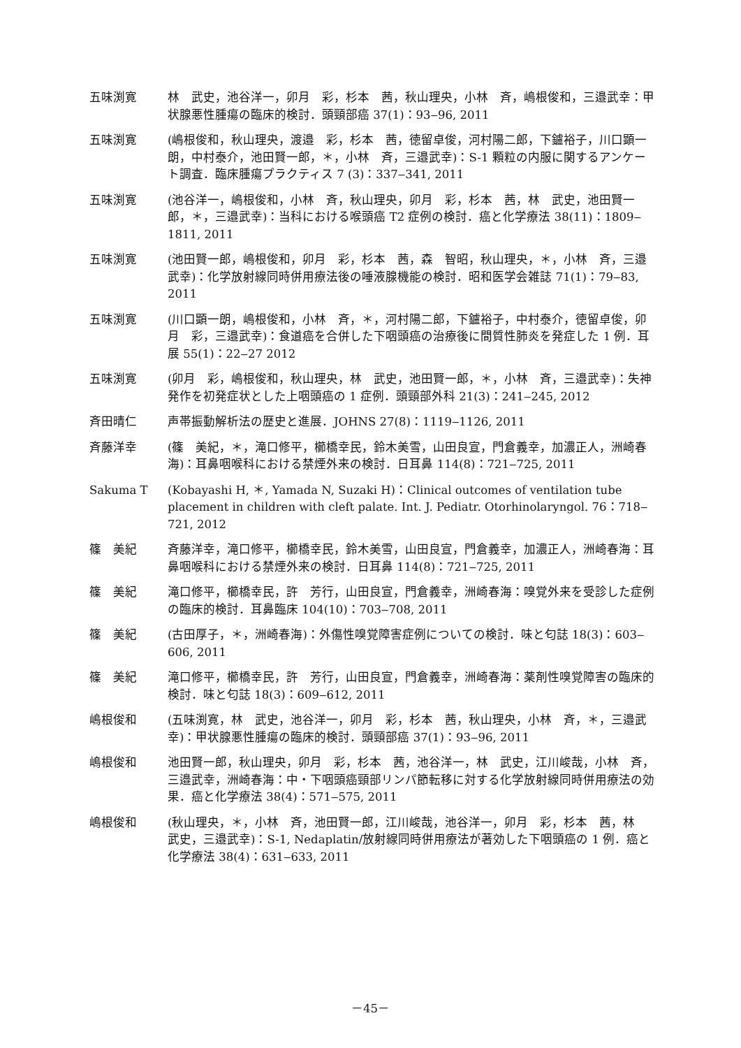五味渕寛 林　武史，池谷洋一，卯月　彩，杉本　茜，秋山理央，小林　斉，嶋根俊和，三邉武幸：甲状腺悪性腫瘍の臨床的検討．頭頸部癌 37(1)：93‒96, 2011
五味渕寛 (嶋根俊和，秋山理央，渡邉　彩，杉本　茜，徳留卓俊，河村陽二郎，下鑪裕子，川口顕一朗，中村泰介，池田賢一郎，＊，小林　斉，三邉武幸)：S-1 顆粒の内服に関するアンケート調査．臨床腫瘍プラクティス 7 (3)：337‒341, 2011
五味渕寛 (池谷洋一，嶋根俊和，小林　斉，秋山理央，卯月　彩，杉本　茜，林　武史，池田賢一郎，＊，三邉武幸)：当科における喉頭癌 T2 症例の検討．癌と化学療法 38(11)：1809‒1811, 2011
五味渕寛 (池田賢一郎，嶋根俊和，卯月　彩，杉本　茜，森　智昭，秋山理央，＊，小林　斉，三邉武幸)：化学放射線同時併用療法後の唾液腺機能の検討．昭和医学会雑誌 71(1)：79‒83, 2011
五味渕寛 (川口顕一朗，嶋根俊和，小林　斉，＊，河村陽二郎，下鑪裕子，中村泰介，徳留卓俊，卯月　彩，三邉武幸)：食道癌を合併した下咽頭癌の治療後に間質性肺炎を発症した 1 例．耳展 55(1)：22‒27 2012
五味渕寛 (卯月　彩，嶋根俊和，秋山理央，林　武史，池田賢一郎，＊，小林　斉，三邉武幸)：失神発作を初発症状とした上咽頭癌の 1 症例．頭頸部外科 21(3)：241‒245, 2012
斉田晴仁 声帯振動解析法の歴史と進展．JOHNS 27(8)：1119‒1126, 2011
斉藤洋幸 (篠　美紀，＊，滝口修平，櫛橋幸民，鈴木美雪，山田良宣，門倉義幸，加濃正人，洲崎春海)：耳鼻咽喉科における禁煙外来の検討．日耳鼻 114(8)：721‒725, 2011
Sakuma T (Kobayashi H, ＊, Yamada N, Suzaki H)：Clinical outcomes of ventilation tube placement in children with cleft palate. Int. J. Pediatr. Otorhinolaryngol. 76：718‒721, 2012
篠　美紀 斉藤洋幸，滝口修平，櫛橋幸民，鈴木美雪，山田良宣，門倉義幸，加濃正人，洲崎春海：耳鼻咽喉科における禁煙外来の検討．日耳鼻 114(8)：721‒725, 2011
篠　美紀 滝口修平，櫛橋幸民，許　芳行，山田良宣，門倉義幸，洲崎春海：嗅覚外来を受診した症例の臨床的検討．耳鼻臨床 104(10)：703‒708, 2011
篠　美紀 (古田厚子，＊，洲崎春海)：外傷性嗅覚障害症例についての検討．味と匂誌 18(3)：603‒606, 2011
篠　美紀 滝口修平，櫛橋幸民，許　芳行，山田良宣，門倉義幸，洲崎春海：薬剤性嗅覚障害の臨床的検討．味と匂誌 18(3)：609‒612, 2011
嶋根俊和 (五味渕寛，林　武史，池谷洋一，卯月　彩，杉本　茜，秋山理央，小林　斉，＊，三邉武幸)：甲状腺悪性腫瘍の臨床的検討．頭頸部癌 37(1)：93‒96, 2011
嶋根俊和 池田賢一郎，秋山理央，卯月　彩，杉本　茜，池谷洋一，林　武史，江川峻哉，小林　斉，三邉武幸，洲崎春海：中・下咽頭癌頸部リンパ節転移に対する化学放射線同時併用療法の効果．癌と化学療法 38(4)：571‒575, 2011
嶋根俊和 (秋山理央，＊，小林　斉，池田賢一郎，江川峻哉，池谷洋一，卯月　彩，杉本　茜，林　武史，三邉武幸)：S-1, Nedaplatin/放射線同時併用療法が著効した下咽頭癌の 1 例．癌と化学療法 38(4)：631‒633, 2011
－45－